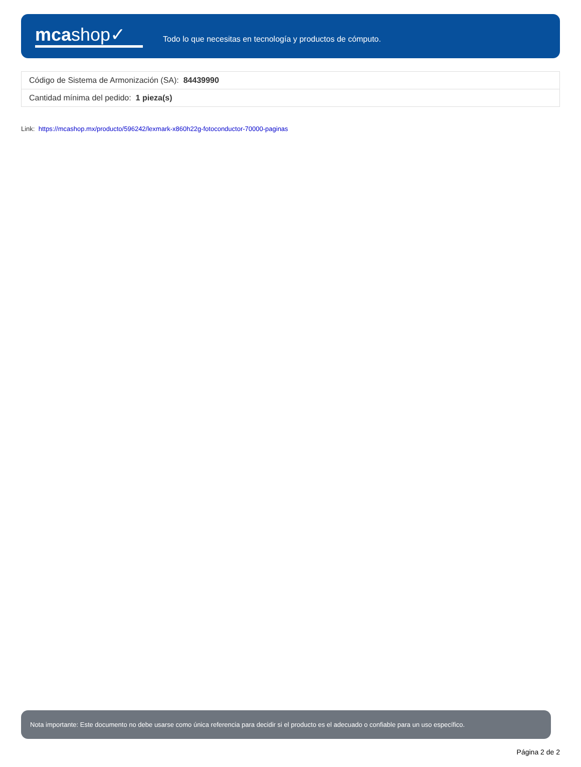mcashop✓
Todo lo que necesitas en tecnología y productos de cómputo.
| Código de Sistema de Armonización (SA): 84439990 |
| Cantidad mínima del pedido: 1 pieza(s) |
Link: https://mcashop.mx/producto/596242/lexmark-x860h22g-fotoconductor-70000-paginas
Nota importante: Este documento no debe usarse como única referencia para decidir si el producto es el adecuado o confiable para un uso específico.
Página 2 de 2